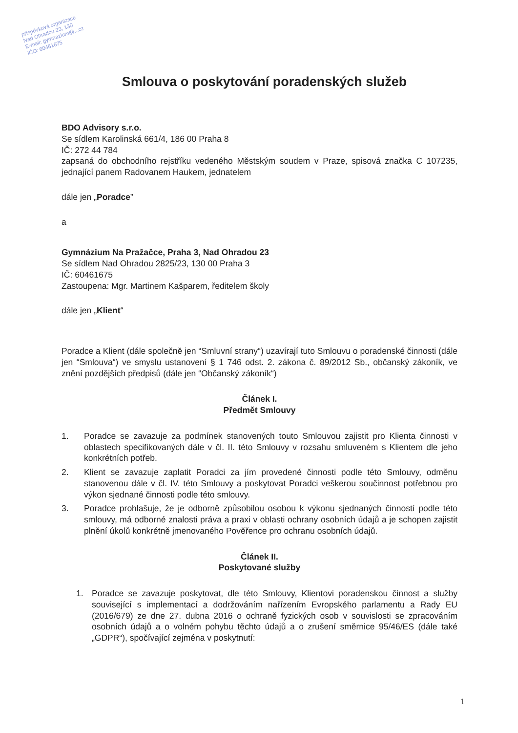příspěvková organizace
Nad Ohradou 23, 130
E-mail: gymnazium@...cz
IČO: 60461675
Smlouva o poskytování poradenských služeb
BDO Advisory s.r.o.
Se sídlem Karolinská 661/4, 186 00 Praha 8
IČ: 272 44 784
zapsaná do obchodního rejstříku vedeného Městským soudem v Praze, spisová značka C 107235, jednající panem Radovanem Haukem, jednatelem
dále jen „Poradce”
a
Gymnázium Na Pražačce, Praha 3, Nad Ohradou 23
Se sídlem Nad Ohradou 2825/23, 130 00 Praha 3
IČ: 60461675
Zastoupena: Mgr. Martinem Kašparem, ředitelem školy
dále jen „Klient“
Poradce a Klient (dále společně jen “Smluvní strany“) uzavírají tuto Smlouvu o poradenské činnosti (dále jen “Smlouva“) ve smyslu ustanovení § 1 746 odst. 2. zákona č. 89/2012 Sb., občanský zákoník, ve znění pozdějších předpisů (dále jen “Občanský zákoník“)
Článek I.
Předmět Smlouvy
1. Poradce se zavazuje za podmínek stanovených touto Smlouvou zajistit pro Klienta činnosti v oblastech specifikovaných dále v čl. II. této Smlouvy v rozsahu smluveném s Klientem dle jeho konkrétních potřeb.
2. Klient se zavazuje zaplatit Poradci za jím provedené činnosti podle této Smlouvy, odměnu stanovenou dále v čl. IV. této Smlouvy a poskytovat Poradci veškerou součinnost potřebnou pro výkon sjednané činnosti podle této smlouvy.
3. Poradce prohlašuje, že je odborně způsobilou osobou k výkonu sjednaných činností podle této smlouvy, má odborné znalosti práva a praxi v oblasti ochrany osobních údajů a je schopen zajistit plnění úkolů konkrétně jmenovaného Pověřence pro ochranu osobních údajů.
Článek II.
Poskytované služby
1. Poradce se zavazuje poskytovat, dle této Smlouvy, Klientovi poradenskou činnost a služby související s implementací a dodržováním nařízením Evropského parlamentu a Rady EU (2016/679) ze dne 27. dubna 2016 o ochraně fyzických osob v souvislosti se zpracováním osobních údajů a o volném pohybu těchto údajů a o zrušení směrnice 95/46/ES (dále také „GDPR“), spočívající zejména v poskytnutí:
1